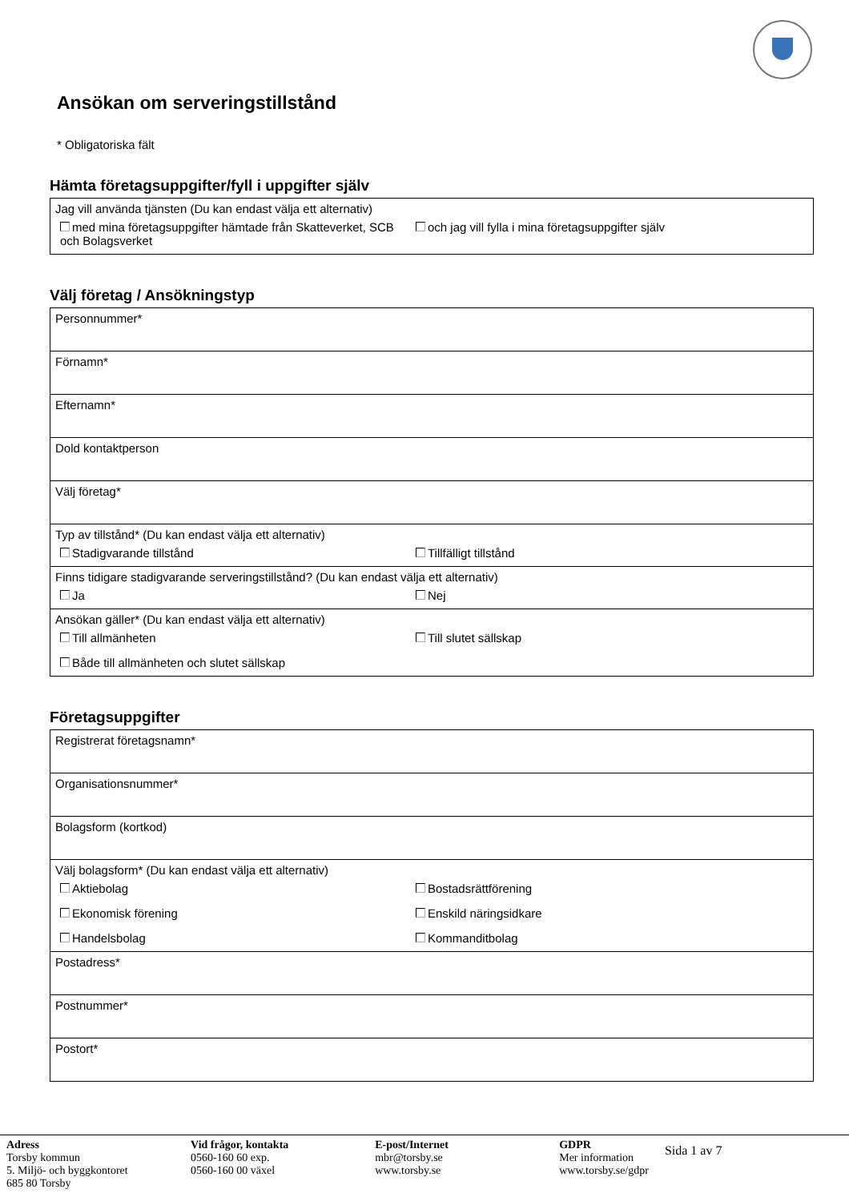Ansökan om serveringstillstånd
* Obligatoriska fält
Hämta företagsuppgifter/fyll i uppgifter själv
Jag vill använda tjänsten (Du kan endast välja ett alternativ)
med mina företagsuppgifter hämtade från Skatteverket, SCB och Bolagsverket och jag vill fylla i mina företagsuppgifter själv
Välj företag / Ansökningstyp
Personnummer*
Förnamn*
Efternamn*
Dold kontaktperson
Välj företag*
Typ av tillstånd* (Du kan endast välja ett alternativ)
Stadigvarande tillstånd Tillfälligt tillstånd
Finns tidigare stadigvarande serveringstillstånd? (Du kan endast välja ett alternativ)
Ja Nej
Ansökan gäller* (Du kan endast välja ett alternativ)
Till allmänheten Till slutet sällskap
Både till allmänheten och slutet sällskap
Företagsuppgifter
Registrerat företagsnamn*
Organisationsnummer*
Bolagsform (kortkod)
Välj bolagsform* (Du kan endast välja ett alternativ)
Aktiebolag Bostadsrättförening
Ekonomisk förening Enskild näringsidkare
Handelsbolag Kommanditbolag
Postadress*
Postnummer*
Postort*
Adress
Torsby kommun
5. Miljö- och byggkontoret
685 80 Torsby
Vid frågor, kontakta
0560-160 60 exp.
0560-160 00 växel
E-post/Internet
mbr@torsby.se
www.torsby.se
GDPR
Mer information
www.torsby.se/gdpr
Sida 1 av 7